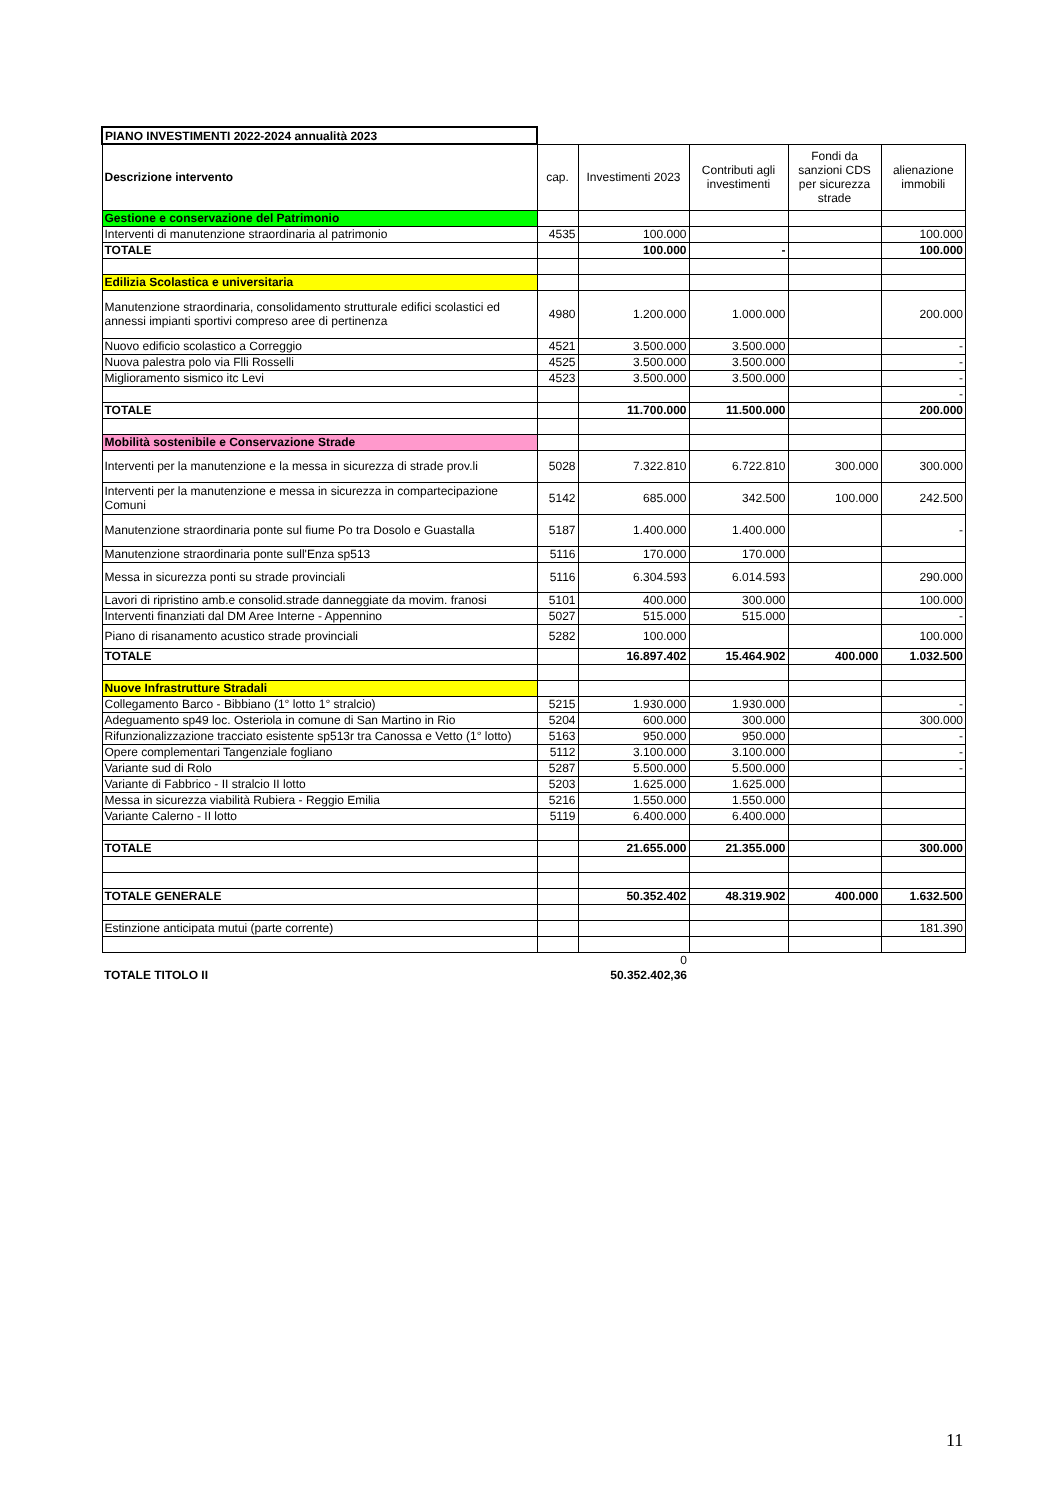| PIANO INVESTIMENTI 2022-2024 annualità 2023 | | | | | |
| Descrizione intervento | cap. | Investimenti 2023 | Contributi agli investimenti | Fondi da sanzioni CDS per sicurezza strade | alienazione immobili |
| Gestione e conservazione del Patrimonio | | | | | |
| Interventi di manutenzione straordinaria al patrimonio | 4535 | 100.000 | | | 100.000 |
| TOTALE | | 100.000 | - | | 100.000 |
| Edilizia Scolastica e universitaria | | | | | |
| Manutenzione straordinaria, consolidamento strutturale edifici scolastici ed annessi impianti sportivi compreso aree di pertinenza | 4980 | 1.200.000 | 1.000.000 | | 200.000 |
| Nuovo edificio scolastico a Correggio | 4521 | 3.500.000 | 3.500.000 | | - |
| Nuova palestra polo via Flli Rosselli | 4525 | 3.500.000 | 3.500.000 | | - |
| Miglioramento sismico itc Levi | 4523 | 3.500.000 | 3.500.000 | | - |
| | | | | | - |
| TOTALE | | 11.700.000 | 11.500.000 | | 200.000 |
| Mobilità sostenibile e Conservazione Strade | | | | | |
| Interventi per la manutenzione e la messa in sicurezza di strade prov.li | 5028 | 7.322.810 | 6.722.810 | 300.000 | 300.000 |
| Interventi per la manutenzione e messa in sicurezza in compartecipazione Comuni | 5142 | 685.000 | 342.500 | 100.000 | 242.500 |
| Manutenzione straordinaria ponte sul fiume Po tra Dosolo e Guastalla | 5187 | 1.400.000 | 1.400.000 | | - |
| Manutenzione straordinaria ponte sull'Enza sp513 | 5116 | 170.000 | 170.000 | | |
| Messa in sicurezza ponti su strade provinciali | 5116 | 6.304.593 | 6.014.593 | | 290.000 |
| Lavori di ripristino amb.e consolid.strade danneggiate da movim. franosi | 5101 | 400.000 | 300.000 | | 100.000 |
| Interventi finanziati dal DM Aree Interne - Appennino | 5027 | 515.000 | 515.000 | | - |
| Piano di risanamento acustico strade provinciali | 5282 | 100.000 | | | 100.000 |
| TOTALE | | 16.897.402 | 15.464.902 | 400.000 | 1.032.500 |
| Nuove Infrastrutture Stradali | | | | | |
| Collegamento Barco - Bibbiano (1° lotto 1° stralcio) | 5215 | 1.930.000 | 1.930.000 | | - |
| Adeguamento sp49 loc. Osteriola in comune di San Martino in Rio | 5204 | 600.000 | 300.000 | | 300.000 |
| Rifunzionalizzazione tracciato esistente sp513r tra Canossa e Vetto (1° lotto) | 5163 | 950.000 | 950.000 | | - |
| Opere complementari Tangenziale fogliano | 5112 | 3.100.000 | 3.100.000 | | - |
| Variante sud di Rolo | 5287 | 5.500.000 | 5.500.000 | | - |
| Variante di Fabbrico - II stralcio II lotto | 5203 | 1.625.000 | 1.625.000 | | |
| Messa in sicurezza viabilità Rubiera - Reggio Emilia | 5216 | 1.550.000 | 1.550.000 | | |
| Variante Calerno - II lotto | 5119 | 6.400.000 | 6.400.000 | | |
| TOTALE | | 21.655.000 | 21.355.000 | | 300.000 |
| TOTALE GENERALE | | 50.352.402 | 48.319.902 | 400.000 | 1.632.500 |
| Estinzione anticipata mutui (parte corrente) | | | | | 181.390 |
| | | 0 | | | |
| TOTALE TITOLO II | | 50.352.402,36 | | | |
11